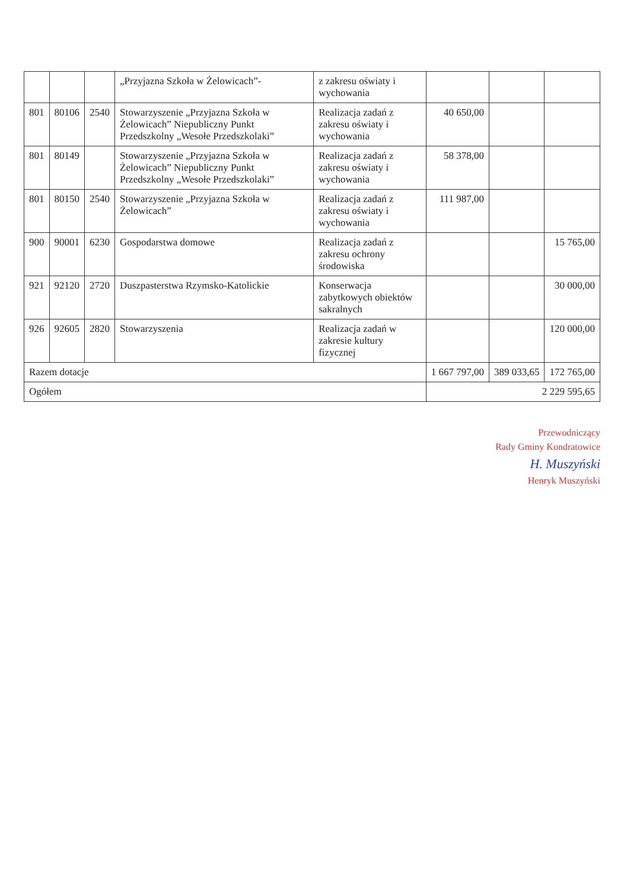| | | | „Przyjazna Szkoła w Żelowicach”- | z zakresu oświaty i wychowania | | | |
| 801 | 80106 | 2540 | Stowarzyszenie „Przyjazna Szkoła w Żelowicach” Niepubliczny Punkt Przedszkolny „Wesołe Przedszkolaki” | Realizacja zadań z zakresu oświaty i wychowania | 40 650,00 | | |
| 801 | 80149 | | Stowarzyszenie „Przyjazna Szkoła w Żelowicach” Niepubliczny Punkt Przedszkolny „Wesołe Przedszkolaki” | Realizacja zadań z zakresu oświaty i wychowania | 58 378,00 | | |
| 801 | 80150 | 2540 | Stowarzyszenie „Przyjazna Szkoła w Żelowicach” | Realizacja zadań z zakresu oświaty i wychowania | 111 987,00 | | |
| 900 | 90001 | 6230 | Gospodarstwa domowe | Realizacja zadań z zakresu ochrony środowiska | | | 15 765,00 |
| 921 | 92120 | 2720 | Duszpasterstwa Rzymsko-Katolickie | Konserwacja zabytkowych obiektów sakralnych | | | 30 000,00 |
| 926 | 92605 | 2820 | Stowarzyszenia | Realizacja zadań w zakresie kultury fizycznej | | | 120 000,00 |
| Razem dotacje | | | | | 1 667 797,00 | 389 033,65 | 172 765,00 |
| Ogółem | | | | | 2 229 595,65 | | |
Przewodniczący
Rady Gminy Kondratowice
H. Muszyński
Henryk Muszyński